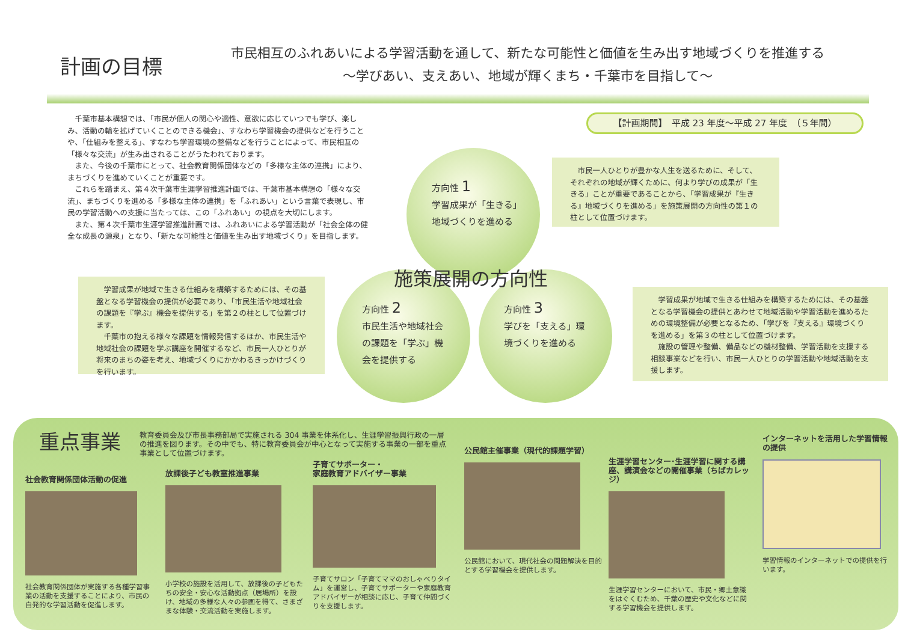計画の目標
市民相互のふれあいによる学習活動を通して、新たな可能性と価値を生み出す地域づくりを推進する
～学びあい、支えあい、地域が輝くまち・千葉市を目指して～
　千葉市基本構想では、「市民が個人の関心や適性、意欲に応じていつでも学び、楽しみ、活動の輪を拡げていくことのできる機会」、すなわち学習機会の提供などを行うことや、「仕組みを整える」、すなわち学習環境の整備などを行うことによって、市民相互の「様々な交流」が生み出されることがうたわれております。
　また、今後の千葉市にとって、社会教育関係団体などの「多様な主体の連携」により、まちづくりを進めていくことが重要です。
　これらを踏まえ、第４次千葉市生涯学習推進計画では、千葉市基本構想の「様々な交流」、まちづくりを進める「多様な主体の連携」を「ふれあい」という言葉で表現し、市民の学習活動への支援に当たっては、この「ふれあい」の視点を大切にします。
　また、第４次千葉市生涯学習推進計画では、ふれあいによる学習活動が「社会全体の健全な成長の源泉」となり、「新たな可能性と価値を生み出す地域づくり」を目指します。
【計画期間】　平成 23 年度～平成 27 年度　（５年間）
　市民一人ひとりが豊かな人生を送るために、そして、それぞれの地域が輝くために、何より学びの成果が「生きる」ことが重要であることから、「学習成果が『生きる』地域づくりを進める」を施策展開の方向性の第１の柱として位置づけます。
方向性 1
学習成果が「生きる」
地域づくりを進める
　学習成果が地域で生きる仕組みを構築するためには、その基盤となる学習機会の提供が必要であり、「市民生活や地域社会の課題を『学ぶ』機会を提供する」を第２の柱として位置づけます。
　千葉市の抱える様々な課題を情報発信するほか、市民生活や地域社会の課題を学ぶ講座を開催するなど、市民一人ひとりが将来のまちの姿を考え、地域づくりにかかわるきっかけづくりを行います。
方向性 2
市民生活や地域社会
の課題を「学ぶ」機
会を提供する
方向性 3
学びを「支える」環
境づくりを進める
施策展開の方向性
　学習成果が地域で生きる仕組みを構築するためには、その基盤となる学習機会の提供とあわせて地域活動や学習活動を進めるための環境整備が必要となるため、「学びを『支える』環境づくりを進める」を第３の柱として位置づけます。
　施設の管理や整備、備品などの機材整備、学習活動を支援する相談事業などを行い、市民一人ひとりの学習活動や地域活動を支援します。
重点事業
教育委員会及び市長事務部局で実施される 304 事業を体系化し、生涯学習振興行政の一層の推進を図ります。その中でも、特に教育委員会が中心となって実施する事業の一部を重点事業として位置づけます。
社会教育関係団体活動の促進
社会教育関係団体が実施する各種学習事業の活動を支援することにより、市民の自発的な学習活動を促進します。
放課後子ども教室推進事業
小学校の施設を活用して、放課後の子どもたちの安全・安心な活動拠点（居場所）を設け、地域の多様な人々の参画を得て、さまざまな体験・交流活動を実施します。
子育てサポーター・
家庭教育アドバイザー事業
子育てサロン「子育てママのおしゃべりタイム」を運営し、子育てサポーターや家庭教育アドバイザーが相談に応じ、子育て仲間づくりを支援します。
公民館主催事業（現代的課題学習）
公民館において、現代社会の問題解決を目的とする学習機会を提供します。
生涯学習センター･生涯学習に関する講座、講演会などの開催事業（ちばカレッジ）
生涯学習センターにおいて、市民・郷土意識をはぐくむため、千葉の歴史や文化などに関する学習機会を提供します。
インターネットを活用した学習情報の提供
学習情報のインターネットでの提供を行います。